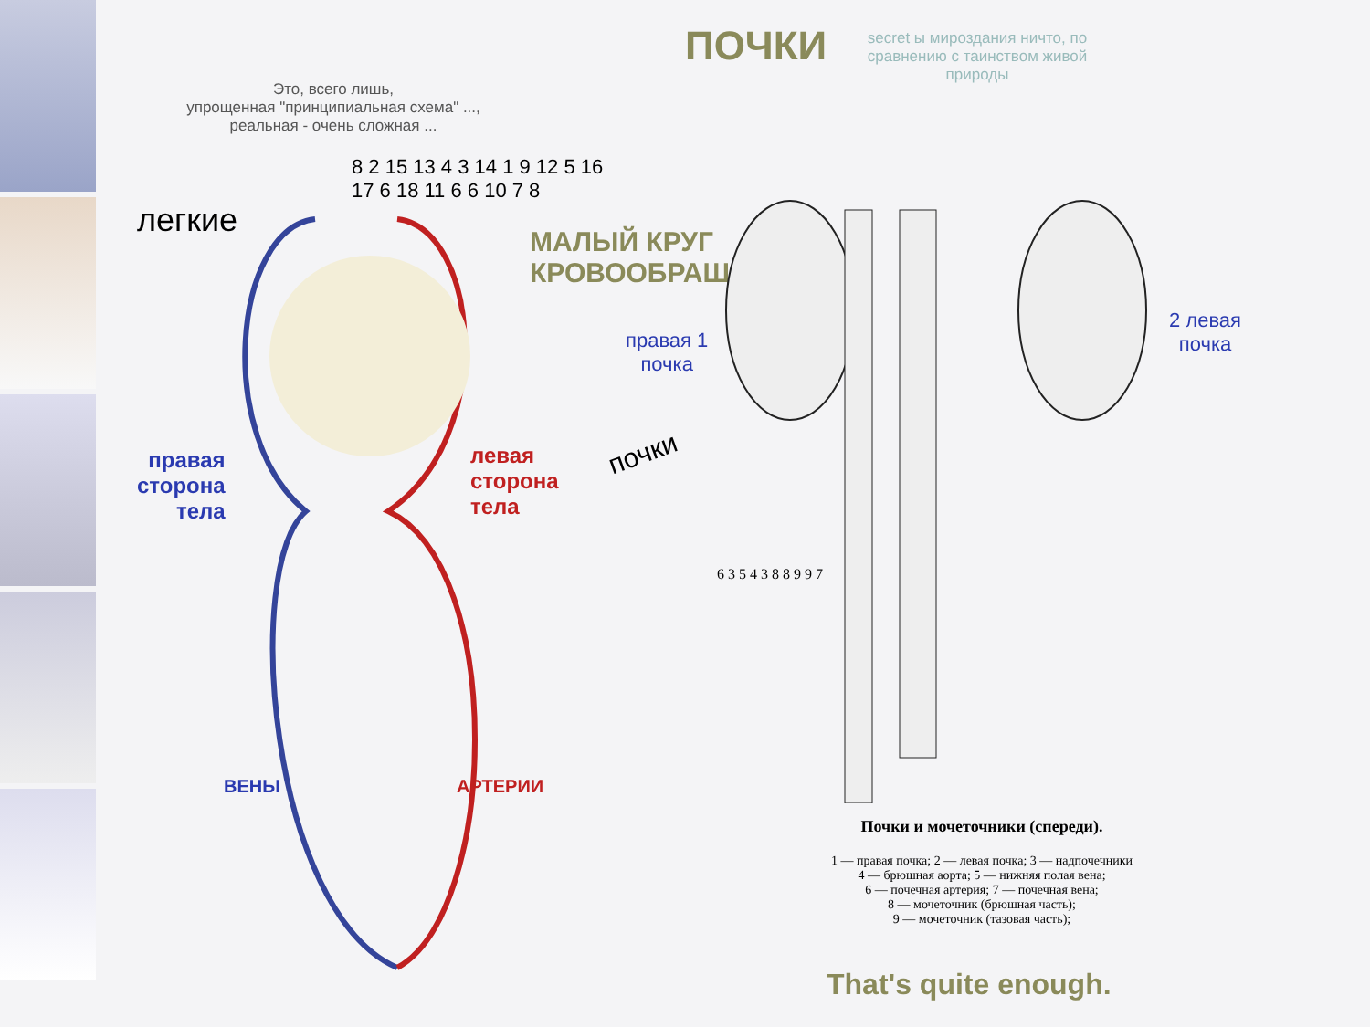Это, всего лишь,
упрощенная "принципиальная схема" ...,
реальная - очень сложная ...
легкие
МАЛЫЙ КРУГ
КРОВООБРАЩЕНИЯ
правая
сторона
тела
левая
сторона
тела
ВЕНЫ АРТЕРИИ
8 2 15 13 4 3 14 1 9 12 5 16 17 6 18 11 6 6 10 7 8
ПОЧКИ
secret ы мироздания ничто, по сравнению с таинством живой природы
почки
правая 1
почка
2 левая
почка
6 3 5 4 3 8 8 9 9 7
Почки и мочеточники (спереди).
1 — правая почка; 2 — левая почка; 3 — надпочечники
4 — брюшная аорта; 5 — нижняя полая вена;
6 — почечная артерия; 7 — почечная вена;
8 — мочеточник (брюшная часть);
9 — мочеточник (тазовая часть);
That's quite enough.